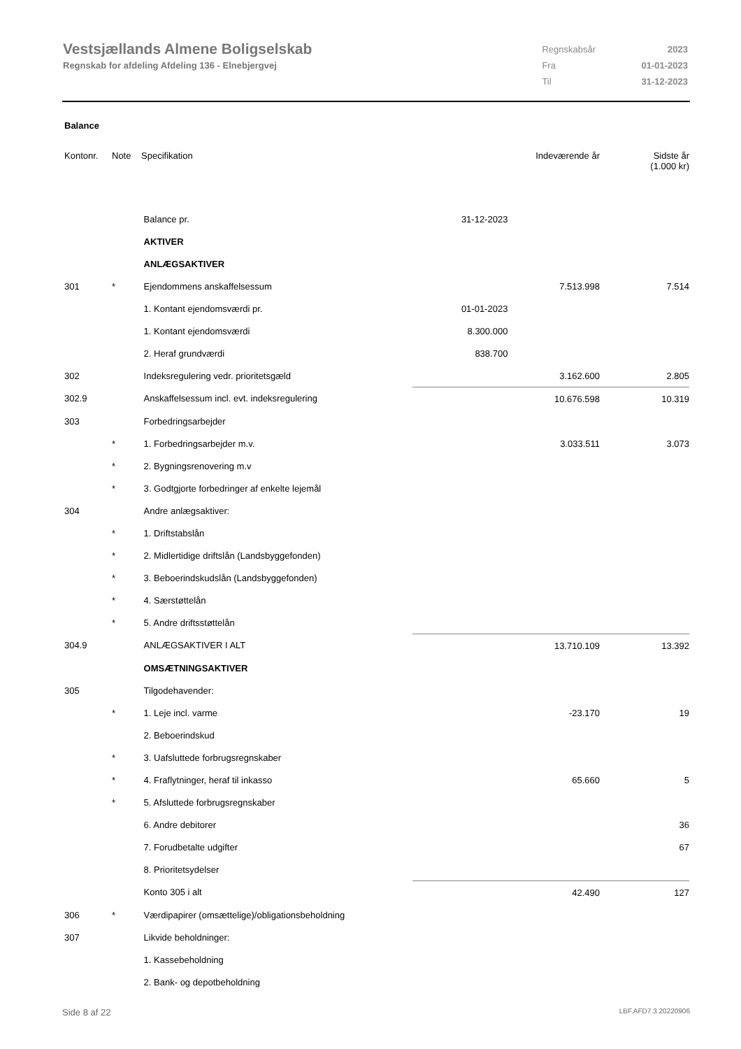Vestsjællands Almene Boligselskab
Regnskab for afdeling Afdeling 136 - Elnebjergvej
| Regnskabsår | 2023 |
| Fra | 01-01-2023 |
| Til | 31-12-2023 |
Balance
| Kontonr. | Note | Specifikation | | Indeværende år | Sidste år (1.000 kr) |
| | | Balance pr. | 31-12-2023 | | |
| | | AKTIVER | | | |
| | | ANLÆGSAKTIVER | | | |
| 301 | * | Ejendommens anskaffelsessum | | 7.513.998 | 7.514 |
| | | 1. Kontant ejendomsværdi pr. | 01-01-2023 | | |
| | | 1. Kontant ejendomsværdi | 8.300.000 | | |
| | | 2. Heraf grundværdi | 838.700 | | |
| 302 | | Indeksregulering vedr. prioritetsgæld | | 3.162.600 | 2.805 |
| 302.9 | | Anskaffelsessum incl. evt. indeksregulering | | 10.676.598 | 10.319 |
| 303 | | Forbedringsarbejder | | | |
| | * | 1. Forbedringsarbejder m.v. | | 3.033.511 | 3.073 |
| | * | 2. Bygningsrenovering m.v | | | |
| | * | 3. Godtgjorte forbedringer af enkelte lejemål | | | |
| 304 | | Andre anlægsaktiver: | | | |
| | * | 1. Driftstabslån | | | |
| | * | 2. Midlertidige driftslån (Landsbyggefonden) | | | |
| | * | 3. Beboerindskudslån (Landsbyggefonden) | | | |
| | * | 4. Særstøttelån | | | |
| | * | 5. Andre driftsstøttelån | | | |
| 304.9 | | ANLÆGSAKTIVER I ALT | | 13.710.109 | 13.392 |
| | | OMSÆTNINGSAKTIVER | | | |
| 305 | | Tilgodehavender: | | | |
| | * | 1. Leje incl. varme | | -23.170 | 19 |
| | | 2. Beboerindskud | | | |
| | * | 3. Uafsluttede forbrugsregnskaber | | | |
| | * | 4. Fraflytninger, heraf til inkasso | | 65.660 | 5 |
| | * | 5. Afsluttede forbrugsregnskaber | | | |
| | | 6. Andre debitorer | | | 36 |
| | | 7. Forudbetalte udgifter | | | 67 |
| | | 8. Prioritetsydelser | | | |
| | | Konto 305 i alt | | 42.490 | 127 |
| 306 | * | Værdipapirer (omsættelige)/obligationsbeholdning | | | |
| 307 | | Likvide beholdninger: | | | |
| | | 1. Kassebeholdning | | | |
| | | 2. Bank- og depotbeholdning | | | |
Side 8 af 22 LBF.AFD7.3.20220906